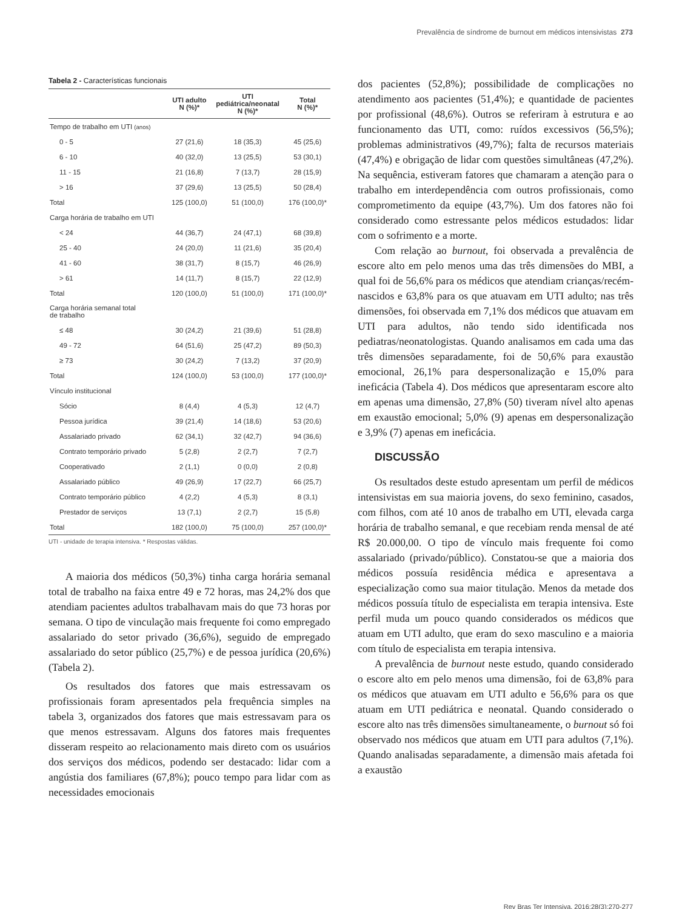Prevalência de síndrome de burnout em médicos intensivistas 273
Tabela 2 - Características funcionais
| | UTI adulto N (%)* | UTI pediátrica/neonatal N (%)* | Total N (%)* |
| --- | --- | --- | --- |
| Tempo de trabalho em UTI (anos) | | | |
| 0 - 5 | 27 (21,6) | 18 (35,3) | 45 (25,6) |
| 6 - 10 | 40 (32,0) | 13 (25,5) | 53 (30,1) |
| 11 - 15 | 21 (16,8) | 7 (13,7) | 28 (15,9) |
| > 16 | 37 (29,6) | 13 (25,5) | 50 (28,4) |
| Total | 125 (100,0) | 51 (100,0) | 176 (100,0)* |
| Carga horária de trabalho em UTI | | | |
| < 24 | 44 (36,7) | 24 (47,1) | 68 (39,8) |
| 25 - 40 | 24 (20,0) | 11 (21,6) | 35 (20,4) |
| 41 - 60 | 38 (31,7) | 8 (15,7) | 46 (26,9) |
| > 61 | 14 (11,7) | 8 (15,7) | 22 (12,9) |
| Total | 120 (100,0) | 51 (100,0) | 171 (100,0)* |
| Carga horária semanal total de trabalho | | | |
| ≤ 48 | 30 (24,2) | 21 (39,6) | 51 (28,8) |
| 49 - 72 | 64 (51,6) | 25 (47,2) | 89 (50,3) |
| ≥ 73 | 30 (24,2) | 7 (13,2) | 37 (20,9) |
| Total | 124 (100,0) | 53 (100,0) | 177 (100,0)* |
| Vínculo institucional | | | |
| Sócio | 8 (4,4) | 4 (5,3) | 12 (4,7) |
| Pessoa jurídica | 39 (21,4) | 14 (18,6) | 53 (20,6) |
| Assalariado privado | 62 (34,1) | 32 (42,7) | 94 (36,6) |
| Contrato temporário privado | 5 (2,8) | 2 (2,7) | 7 (2,7) |
| Cooperativado | 2 (1,1) | 0 (0,0) | 2 (0,8) |
| Assalariado público | 49 (26,9) | 17 (22,7) | 66 (25,7) |
| Contrato temporário público | 4 (2,2) | 4 (5,3) | 8 (3,1) |
| Prestador de serviços | 13 (7,1) | 2 (2,7) | 15 (5,8) |
| Total | 182 (100,0) | 75 (100,0) | 257 (100,0)* |
UTI - unidade de terapia intensiva. * Respostas válidas.
A maioria dos médicos (50,3%) tinha carga horária semanal total de trabalho na faixa entre 49 e 72 horas, mas 24,2% dos que atendiam pacientes adultos trabalhavam mais do que 73 horas por semana. O tipo de vinculação mais frequente foi como empregado assalariado do setor privado (36,6%), seguido de empregado assalariado do setor público (25,7%) e de pessoa jurídica (20,6%) (Tabela 2).
Os resultados dos fatores que mais estressavam os profissionais foram apresentados pela frequência simples na tabela 3, organizados dos fatores que mais estressavam para os que menos estressavam. Alguns dos fatores mais frequentes disseram respeito ao relacionamento mais direto com os usuários dos serviços dos médicos, podendo ser destacado: lidar com a angústia dos familiares (67,8%); pouco tempo para lidar com as necessidades emocionais
dos pacientes (52,8%); possibilidade de complicações no atendimento aos pacientes (51,4%); e quantidade de pacientes por profissional (48,6%). Outros se referiram à estrutura e ao funcionamento das UTI, como: ruídos excessivos (56,5%); problemas administrativos (49,7%); falta de recursos materiais (47,4%) e obrigação de lidar com questões simultâneas (47,2%). Na sequência, estiveram fatores que chamaram a atenção para o trabalho em interdependência com outros profissionais, como comprometimento da equipe (43,7%). Um dos fatores não foi considerado como estressante pelos médicos estudados: lidar com o sofrimento e a morte.
Com relação ao burnout, foi observada a prevalência de escore alto em pelo menos uma das três dimensões do MBI, a qual foi de 56,6% para os médicos que atendiam crianças/recém-nascidos e 63,8% para os que atuavam em UTI adulto; nas três dimensões, foi observada em 7,1% dos médicos que atuavam em UTI para adultos, não tendo sido identificada nos pediatras/neonatologistas. Quando analisamos em cada uma das três dimensões separadamente, foi de 50,6% para exaustão emocional, 26,1% para despersonalização e 15,0% para ineficácia (Tabela 4). Dos médicos que apresentaram escore alto em apenas uma dimensão, 27,8% (50) tiveram nível alto apenas em exaustão emocional; 5,0% (9) apenas em despersonalização e 3,9% (7) apenas em ineficácia.
DISCUSSÃO
Os resultados deste estudo apresentam um perfil de médicos intensivistas em sua maioria jovens, do sexo feminino, casados, com filhos, com até 10 anos de trabalho em UTI, elevada carga horária de trabalho semanal, e que recebiam renda mensal de até R$ 20.000,00. O tipo de vínculo mais frequente foi como assalariado (privado/público). Constatou-se que a maioria dos médicos possuía residência médica e apresentava a especialização como sua maior titulação. Menos da metade dos médicos possuía título de especialista em terapia intensiva. Este perfil muda um pouco quando considerados os médicos que atuam em UTI adulto, que eram do sexo masculino e a maioria com título de especialista em terapia intensiva.
A prevalência de burnout neste estudo, quando considerado o escore alto em pelo menos uma dimensão, foi de 63,8% para os médicos que atuavam em UTI adulto e 56,6% para os que atuam em UTI pediátrica e neonatal. Quando considerado o escore alto nas três dimensões simultaneamente, o burnout só foi observado nos médicos que atuam em UTI para adultos (7,1%). Quando analisadas separadamente, a dimensão mais afetada foi a exaustão
Rev Bras Ter Intensiva. 2016;28(3):270-277